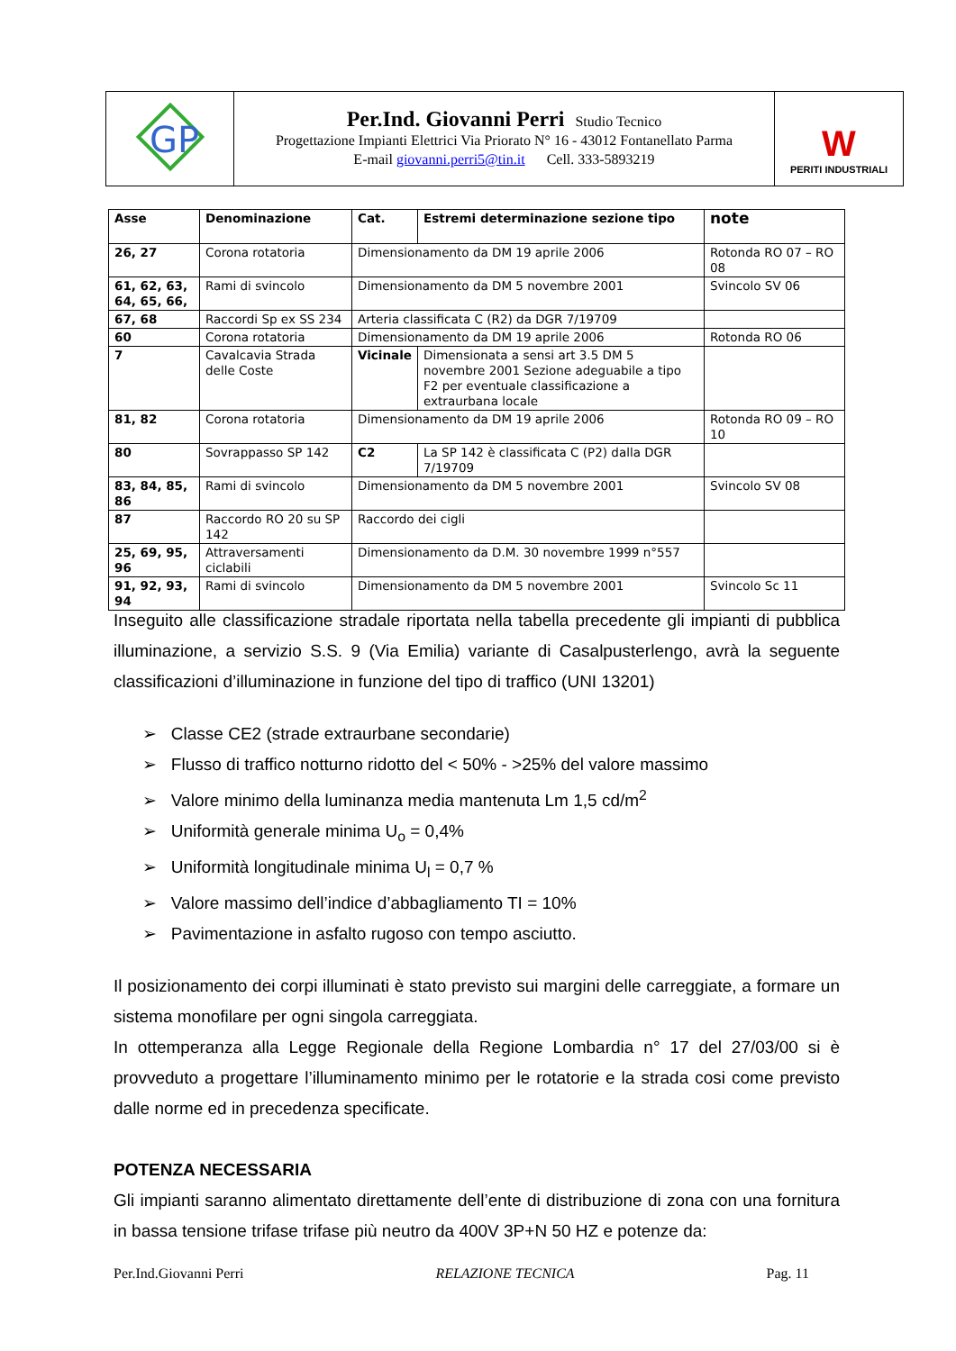| GP | Per.Ind. Giovanni Perri Studio Tecnico Progettazione Impianti Elettrici Via Priorato N° 16 - 43012 Fontanellato Parma E-mail giovanni.perri5@tin.it Cell. 333-5893219 | W PERITI INDUSTRIALI |
| Asse | Denominazione | Cat. | Estremi determinazione sezione tipo | note |
| --- | --- | --- | --- | --- |
| 26, 27 | Corona rotatoria | Dimensionamento da DM 19 aprile 2006 | | Rotonda RO 07 – RO 08 |
| 61, 62, 63, 64, 65, 66, | Rami di svincolo | Dimensionamento da DM 5 novembre 2001 | | Svincolo SV 06 |
| 67, 68 | Raccordi Sp ex SS 234 | Arteria classificata C (R2) da DGR 7/19709 | | |
| 60 | Corona rotatoria | Dimensionamento da DM 19 aprile 2006 | | Rotonda RO 06 |
| 7 | Cavalcavia Strada delle Coste | Vicinale | Dimensionata a sensi art 3.5 DM 5 novembre 2001 Sezione adeguabile a tipo F2 per eventuale classificazione a extraurbana locale | |
| 81, 82 | Corona rotatoria | Dimensionamento da DM 19 aprile 2006 | | Rotonda RO 09 – RO 10 |
| 80 | Sovrappasso SP 142 | C2 | La SP 142 è classificata C (P2) dalla DGR 7/19709 | |
| 83, 84, 85, 86 | Rami di svincolo | Dimensionamento da DM 5 novembre 2001 | | Svincolo SV 08 |
| 87 | Raccordo RO 20 su SP 142 | Raccordo dei cigli | | |
| 25, 69, 95, 96 | Attraversamenti ciclabili | Dimensionamento da D.M. 30 novembre 1999 n°557 | | |
| 91, 92, 93, 94 | Rami di svincolo | Dimensionamento da DM 5 novembre 2001 | | Svincolo Sc 11 |
Inseguito alle classificazione stradale riportata nella tabella precedente gli impianti di pubblica illuminazione, a servizio S.S. 9 (Via Emilia) variante di Casalpusterlengo, avrà la seguente classificazioni d’illuminazione in funzione del tipo di traffico (UNI 13201)
➢ Classe CE2 (strade extraurbane secondarie)
➢ Flusso di traffico notturno ridotto del < 50% - >25% del valore massimo
➢ Valore minimo della luminanza media mantenuta Lm 1,5 cd/m<sup>2</sup>
➢ Uniformità generale minima U<sub>o</sub> = 0,4%
➢ Uniformità longitudinale minima U<sub>l</sub> = 0,7 %
➢ Valore massimo dell’indice d’abbagliamento TI = 10%
➢ Pavimentazione in asfalto rugoso con tempo asciutto.
Il posizionamento dei corpi illuminati è stato previsto sui margini delle carreggiate, a formare un sistema monofilare per ogni singola carreggiata.
In ottemperanza alla Legge Regionale della Regione Lombardia n° 17 del 27/03/00 si è provveduto a progettare l’illuminamento minimo per le rotatorie e la strada cosi come previsto dalle norme ed in precedenza specificate.
POTENZA NECESSARIA
Gli impianti saranno alimentato direttamente dell’ente di distribuzione di zona con una fornitura in bassa tensione trifase trifase più neutro da 400V 3P+N 50 HZ e potenze da:
Per.Ind.Giovanni Perri RELAZIONE TECNICA Pag. 11